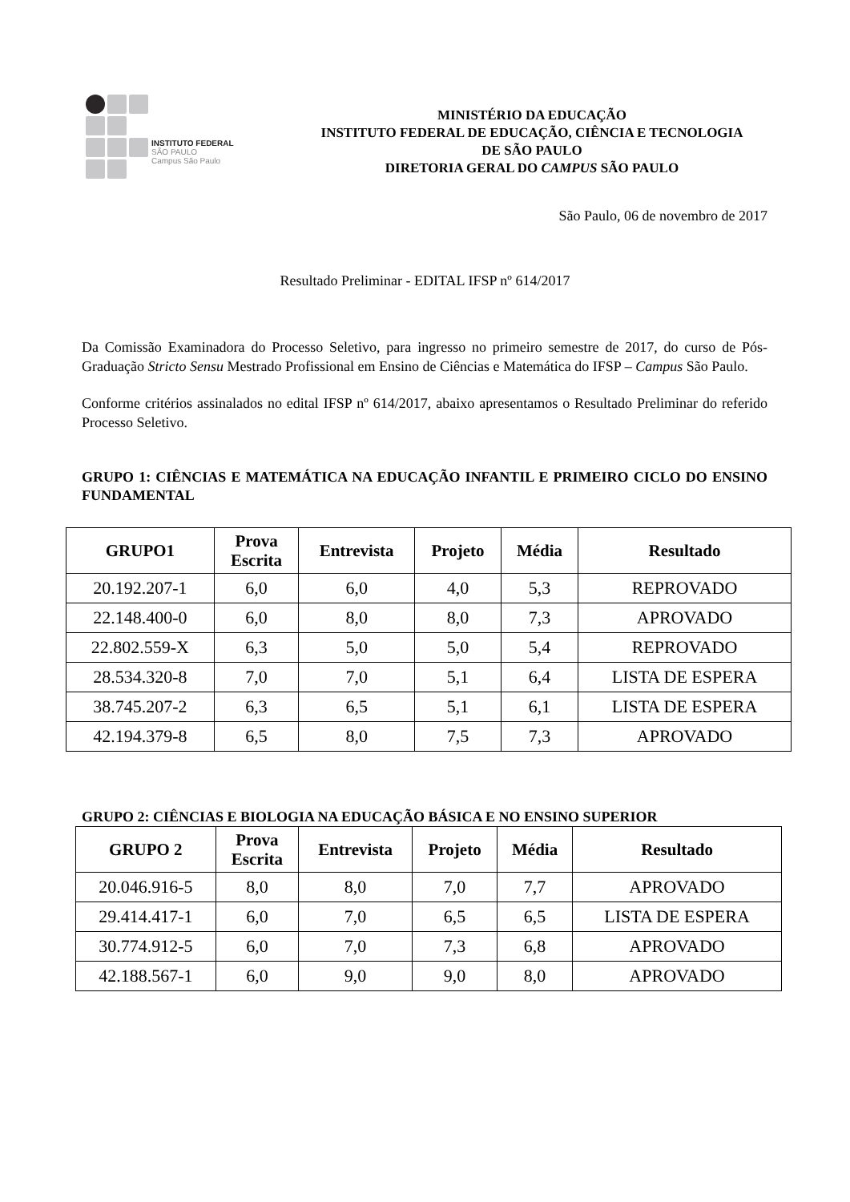INSTITUTO FEDERAL
SÃO PAULO
Campus São Paulo
MINISTÉRIO DA EDUCAÇÃO
INSTITUTO FEDERAL DE EDUCAÇÃO, CIÊNCIA E TECNOLOGIA
DE SÃO PAULO
DIRETORIA GERAL DO CAMPUS SÃO PAULO
São Paulo, 06 de novembro de 2017
Resultado Preliminar - EDITAL IFSP nº 614/2017
Da Comissão Examinadora do Processo Seletivo, para ingresso no primeiro semestre de 2017, do curso de Pós-Graduação Stricto Sensu Mestrado Profissional em Ensino de Ciências e Matemática do IFSP – Campus São Paulo.
Conforme critérios assinalados no edital IFSP nº 614/2017, abaixo apresentamos o Resultado Preliminar do referido Processo Seletivo.
GRUPO 1: CIÊNCIAS E MATEMÁTICA NA EDUCAÇÃO INFANTIL E PRIMEIRO CICLO DO ENSINO FUNDAMENTAL
| GRUPO1 | Prova Escrita | Entrevista | Projeto | Média | Resultado |
| --- | --- | --- | --- | --- | --- |
| 20.192.207-1 | 6,0 | 6,0 | 4,0 | 5,3 | REPROVADO |
| 22.148.400-0 | 6,0 | 8,0 | 8,0 | 7,3 | APROVADO |
| 22.802.559-X | 6,3 | 5,0 | 5,0 | 5,4 | REPROVADO |
| 28.534.320-8 | 7,0 | 7,0 | 5,1 | 6,4 | LISTA DE ESPERA |
| 38.745.207-2 | 6,3 | 6,5 | 5,1 | 6,1 | LISTA DE ESPERA |
| 42.194.379-8 | 6,5 | 8,0 | 7,5 | 7,3 | APROVADO |
GRUPO 2: CIÊNCIAS E BIOLOGIA NA EDUCAÇÃO BÁSICA E NO ENSINO SUPERIOR
| GRUPO 2 | Prova Escrita | Entrevista | Projeto | Média | Resultado |
| --- | --- | --- | --- | --- | --- |
| 20.046.916-5 | 8,0 | 8,0 | 7,0 | 7,7 | APROVADO |
| 29.414.417-1 | 6,0 | 7,0 | 6,5 | 6,5 | LISTA DE ESPERA |
| 30.774.912-5 | 6,0 | 7,0 | 7,3 | 6,8 | APROVADO |
| 42.188.567-1 | 6,0 | 9,0 | 9,0 | 8,0 | APROVADO |